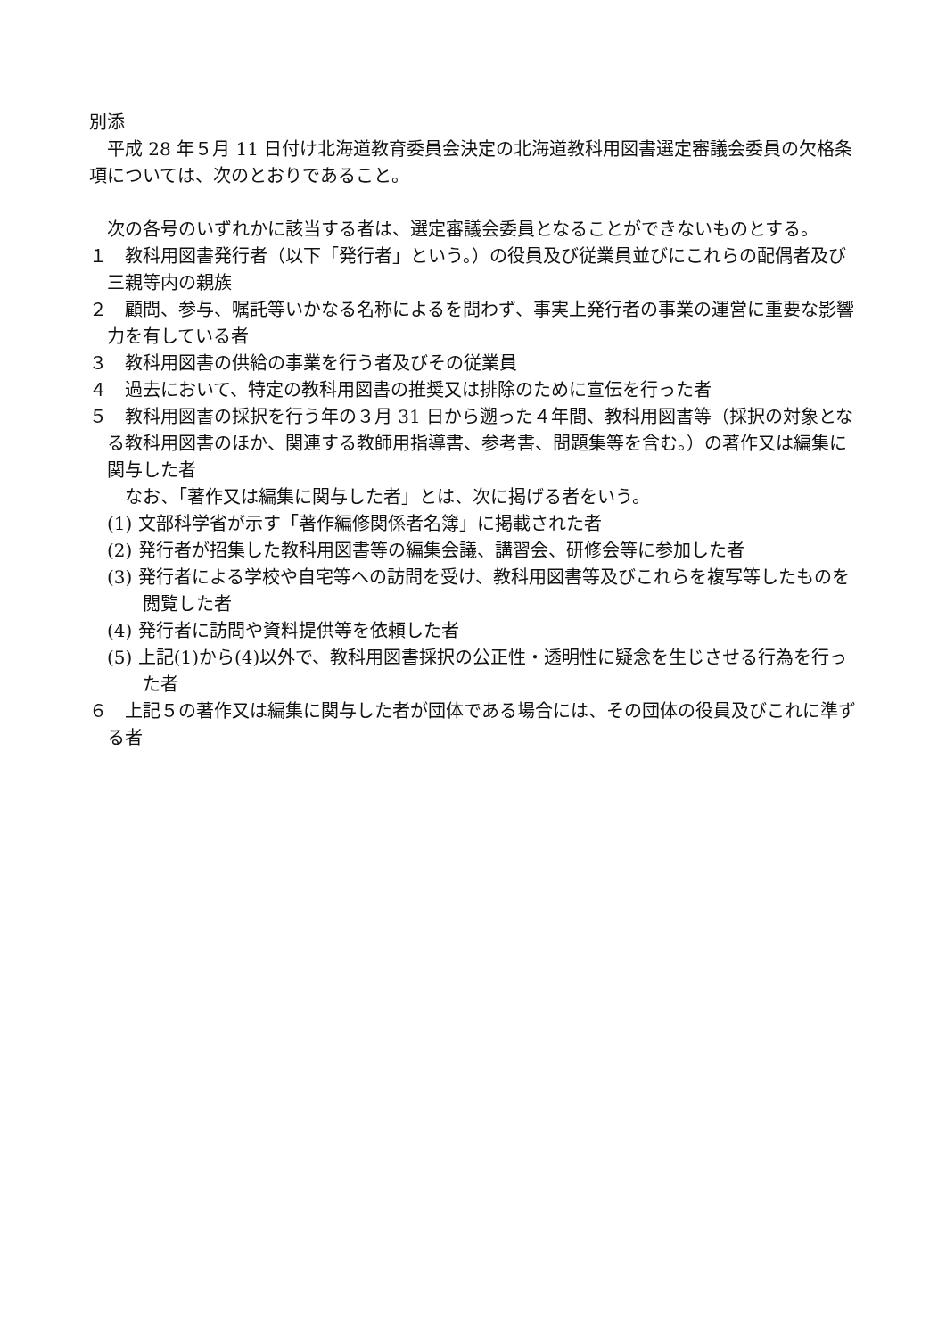別添
平成 28 年５月 11 日付け北海道教育委員会決定の北海道教科用図書選定審議会委員の欠格条項については、次のとおりであること。
次の各号のいずれかに該当する者は、選定審議会委員となることができないものとする。
１　教科用図書発行者（以下「発行者」という。）の役員及び従業員並びにこれらの配偶者及び三親等内の親族
２　顧問、参与、嘱託等いかなる名称によるを問わず、事実上発行者の事業の運営に重要な影響力を有している者
３　教科用図書の供給の事業を行う者及びその従業員
４　過去において、特定の教科用図書の推奨又は排除のために宣伝を行った者
５　教科用図書の採択を行う年の３月 31 日から遡った４年間、教科用図書等（採択の対象となる教科用図書のほか、関連する教師用指導書、参考書、問題集等を含む。）の著作又は編集に関与した者
なお、「著作又は編集に関与した者」とは、次に掲げる者をいう。
(1) 文部科学省が示す「著作編修関係者名簿」に掲載された者
(2) 発行者が招集した教科用図書等の編集会議、講習会、研修会等に参加した者
(3) 発行者による学校や自宅等への訪問を受け、教科用図書等及びこれらを複写等したものを閲覧した者
(4) 発行者に訪問や資料提供等を依頼した者
(5) 上記(1)から(4)以外で、教科用図書採択の公正性・透明性に疑念を生じさせる行為を行った者
６　上記５の著作又は編集に関与した者が団体である場合には、その団体の役員及びこれに準ずる者